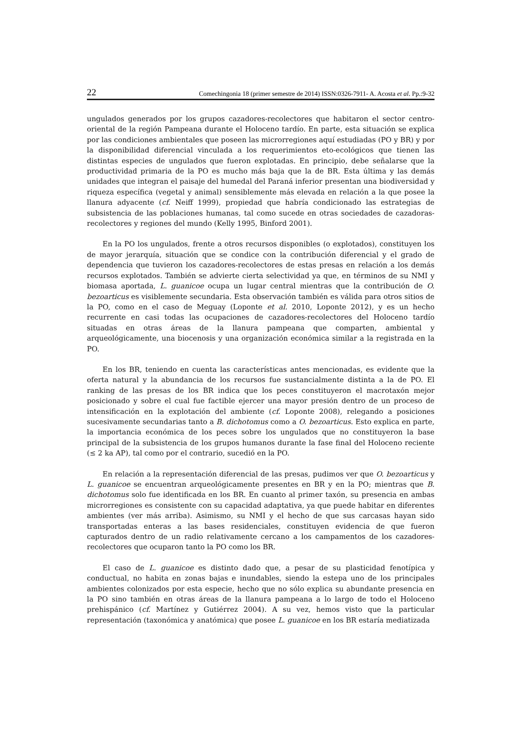22 Comechingonia 18 (primer semestre de 2014) ISSN:0326-7911- A. Acosta et al. Pp.:9-32
ungulados generados por los grupos cazadores-recolectores que habitaron el sector centro-oriental de la región Pampeana durante el Holoceno tardío. En parte, esta situación se explica por las condiciones ambientales que poseen las microrregiones aquí estudiadas (PO y BR) y por la disponibilidad diferencial vinculada a los requerimientos eto-ecológicos que tienen las distintas especies de ungulados que fueron explotadas. En principio, debe señalarse que la productividad primaria de la PO es mucho más baja que la de BR. Esta última y las demás unidades que integran el paisaje del humedal del Paraná inferior presentan una biodiversidad y riqueza específica (vegetal y animal) sensiblemente más elevada en relación a la que posee la llanura adyacente (cf. Neiff 1999), propiedad que habría condicionado las estrategias de subsistencia de las poblaciones humanas, tal como sucede en otras sociedades de cazadoras-recolectores y regiones del mundo (Kelly 1995, Binford 2001).
En la PO los ungulados, frente a otros recursos disponibles (o explotados), constituyen los de mayor jerarquía, situación que se condice con la contribución diferencial y el grado de dependencia que tuvieron los cazadores-recolectores de estas presas en relación a los demás recursos explotados. También se advierte cierta selectividad ya que, en términos de su NMI y biomasa aportada, L. guanicoe ocupa un lugar central mientras que la contribución de O. bezoarticus es visiblemente secundaria. Esta observación también es válida para otros sitios de la PO, como en el caso de Meguay (Loponte et al. 2010, Loponte 2012), y es un hecho recurrente en casi todas las ocupaciones de cazadores-recolectores del Holoceno tardío situadas en otras áreas de la llanura pampeana que comparten, ambiental y arqueológicamente, una biocenosis y una organización económica similar a la registrada en la PO.
En los BR, teniendo en cuenta las características antes mencionadas, es evidente que la oferta natural y la abundancia de los recursos fue sustancialmente distinta a la de PO. El ranking de las presas de los BR indica que los peces constituyeron el macrotaxón mejor posicionado y sobre el cual fue factible ejercer una mayor presión dentro de un proceso de intensificación en la explotación del ambiente (cf. Loponte 2008), relegando a posiciones sucesivamente secundarias tanto a B. dichotomus como a O. bezoarticus. Esto explica en parte, la importancia económica de los peces sobre los ungulados que no constituyeron la base principal de la subsistencia de los grupos humanos durante la fase final del Holoceno reciente (≤ 2 ka AP), tal como por el contrario, sucedió en la PO.
En relación a la representación diferencial de las presas, pudimos ver que O. bezoarticus y L. guanicoe se encuentran arqueológicamente presentes en BR y en la PO; mientras que B. dichotomus solo fue identificada en los BR. En cuanto al primer taxón, su presencia en ambas microrregiones es consistente con su capacidad adaptativa, ya que puede habitar en diferentes ambientes (ver más arriba). Asimismo, su NMI y el hecho de que sus carcasas hayan sido transportadas enteras a las bases residenciales, constituyen evidencia de que fueron capturados dentro de un radio relativamente cercano a los campamentos de los cazadores-recolectores que ocuparon tanto la PO como los BR.
El caso de L. guanicoe es distinto dado que, a pesar de su plasticidad fenotípica y conductual, no habita en zonas bajas e inundables, siendo la estepa uno de los principales ambientes colonizados por esta especie, hecho que no sólo explica su abundante presencia en la PO sino también en otras áreas de la llanura pampeana a lo largo de todo el Holoceno prehispánico (cf. Martínez y Gutiérrez 2004). A su vez, hemos visto que la particular representación (taxonómica y anatómica) que posee L. guanicoe en los BR estaría mediatizada